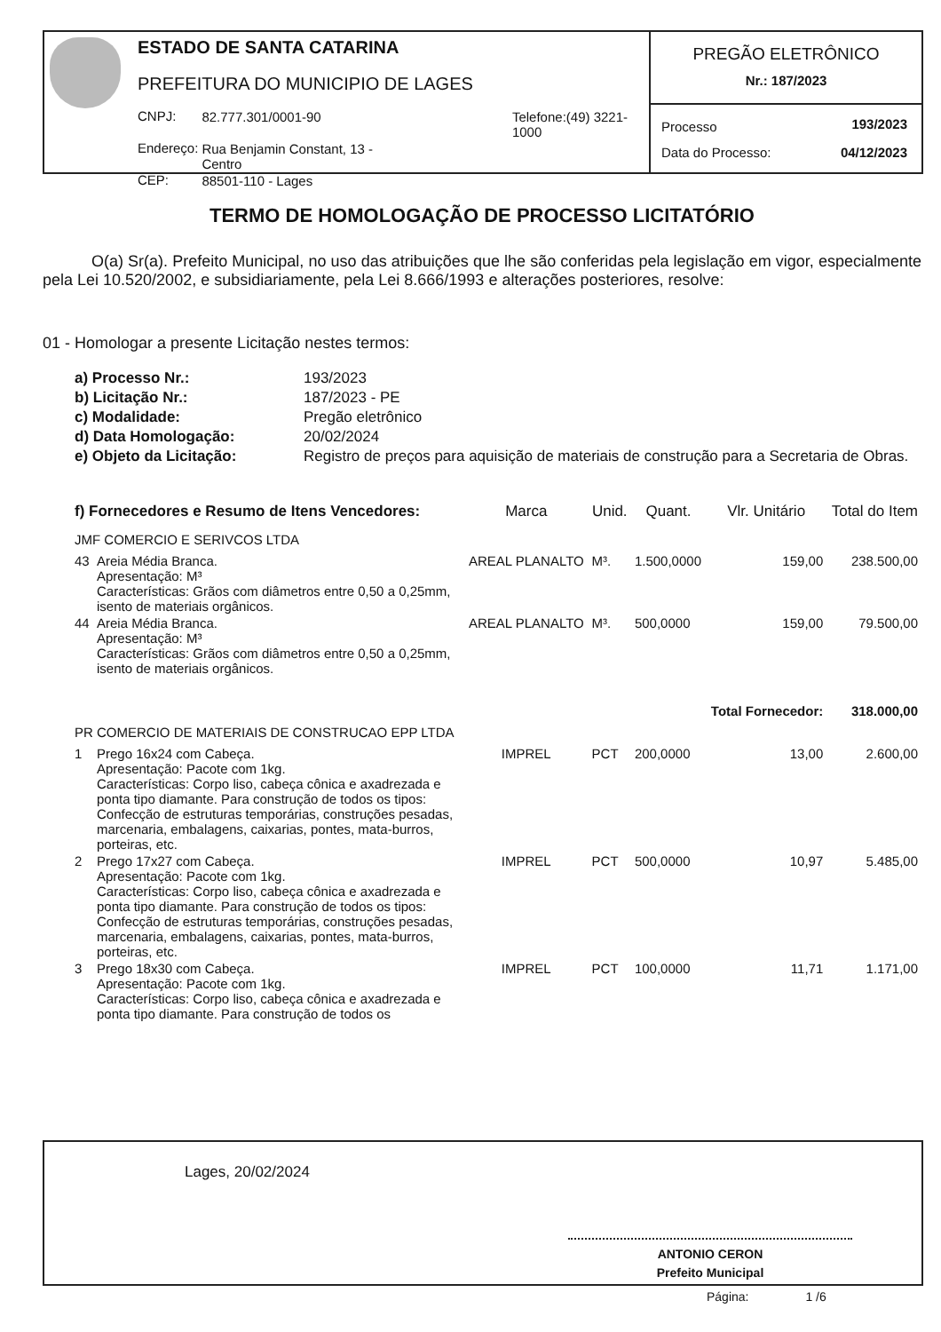ESTADO DE SANTA CATARINA
PREFEITURA DO MUNICIPIO DE LAGES
| CNPJ: | 82.777.301/0001-90 | Telefone:(49) 3221-1000 |
| Endereço: | Rua Benjamin Constant, 13 - Centro | |
| CEP: | 88501-110 - Lages | |
PREGÃO ELETRÔNICO
Nr.: 187/2023
| Processo | 193/2023 |
| Data do Processo: | 04/12/2023 |
TERMO DE HOMOLOGAÇÃO DE PROCESSO LICITATÓRIO
O(a) Sr(a). Prefeito Municipal, no uso das atribuições que lhe são conferidas pela legislação em vigor, especialmente pela Lei 10.520/2002, e subsidiariamente, pela Lei 8.666/1993 e alterações posteriores, resolve:
01 - Homologar a presente Licitação nestes termos:
| a) Processo Nr.: | 193/2023 |
| b) Licitação Nr.: | 187/2023 - PE |
| c) Modalidade: | Pregão eletrônico |
| d) Data Homologação: | 20/02/2024 |
| e) Objeto da Licitação: | Registro de preços para aquisição de materiais de construção para a Secretaria de Obras. |
| f) Fornecedores e Resumo de Itens Vencedores: | | Marca | Unid. | Quant. | Vlr. Unitário | Total do Item |
| --- | --- | --- | --- | --- | --- | --- |
| JMF COMERCIO E SERIVCOS LTDA | | | | | | |
| 43 | Areia Média Branca. Apresentação: M³ Características: Grãos com diâmetros entre 0,50 a 0,25mm, isento de materiais orgânicos. | AREAL PLANALTO | M³. | 1.500,0000 | 159,00 | 238.500,00 |
| 44 | Areia Média Branca. Apresentação: M³ Características: Grãos com diâmetros entre 0,50 a 0,25mm, isento de materiais orgânicos. | AREAL PLANALTO | M³. | 500,0000 | 159,00 | 79.500,00 |
| | | | | | Total Fornecedor: | 318.000,00 |
| PR COMERCIO DE MATERIAIS DE CONSTRUCAO EPP LTDA | | | | | | |
| 1 | Prego 16x24 com Cabeça. Apresentação: Pacote com 1kg. Características: Corpo liso, cabeça cônica e axadrezada e ponta tipo diamante. Para construção de todos os tipos: Confecção de estruturas temporárias, construções pesadas, marcenaria, embalagens, caixarias, pontes, mata-burros, porteiras, etc. | IMPREL | PCT | 200,0000 | 13,00 | 2.600,00 |
| 2 | Prego 17x27 com Cabeça. Apresentação: Pacote com 1kg. Características: Corpo liso, cabeça cônica e axadrezada e ponta tipo diamante. Para construção de todos os tipos: Confecção de estruturas temporárias, construções pesadas, marcenaria, embalagens, caixarias, pontes, mata-burros, porteiras, etc. | IMPREL | PCT | 500,0000 | 10,97 | 5.485,00 |
| 3 | Prego 18x30 com Cabeça. Apresentação: Pacote com 1kg. Características: Corpo liso, cabeça cônica e axadrezada e ponta tipo diamante. Para construção de todos os | IMPREL | PCT | 100,0000 | 11,71 | 1.171,00 |
Lages, 20/02/2024
ANTONIO CERON
Prefeito Municipal
Página: 1 /6